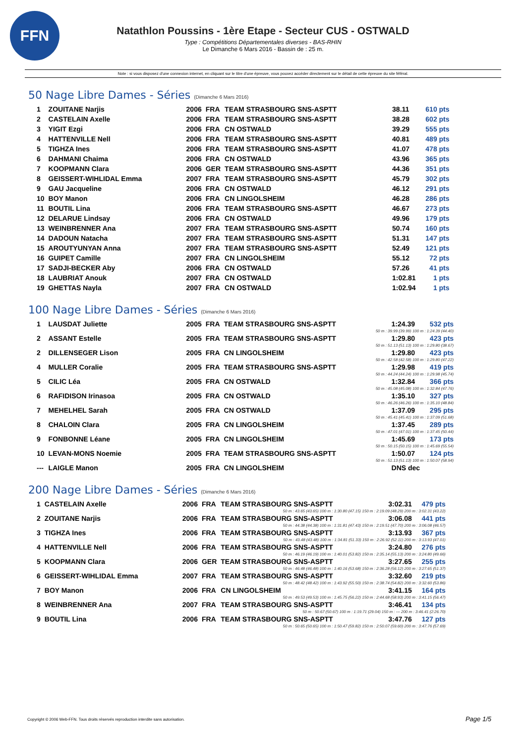FFN
Natathlon Poussins - 1ère Etape - Secteur CUS - OSTWALD
Type : Compétitions Départementales diverses - BAS-RHIN
Le Dimanche 6 Mars 2016 - Bassin de : 25 m.
Note : si vous disposez d'une connexion internet, en cliquant sur le titre d'une épreuve, vous pouvez accéder directement sur le détail de cette épreuve du site féféral.
50 Nage Libre Dames - Séries (Dimanche 6 Mars 2016)
| 1 | ZOUITANE Narjis | 2006 | FRA | TEAM STRASBOURG SNS-ASPTT | 38.11 | 610 pts |
| 2 | CASTELAIN Axelle | 2006 | FRA | TEAM STRASBOURG SNS-ASPTT | 38.28 | 602 pts |
| 3 | YIGIT Ezgi | 2006 | FRA | CN OSTWALD | 39.29 | 555 pts |
| 4 | HATTENVILLE Nell | 2006 | FRA | TEAM STRASBOURG SNS-ASPTT | 40.81 | 489 pts |
| 5 | TIGHZA Ines | 2006 | FRA | TEAM STRASBOURG SNS-ASPTT | 41.07 | 478 pts |
| 6 | DAHMANI Chaima | 2006 | FRA | CN OSTWALD | 43.96 | 365 pts |
| 7 | KOOPMANN Clara | 2006 | GER | TEAM STRASBOURG SNS-ASPTT | 44.36 | 351 pts |
| 8 | GEISSERT-WIHLIDAL Emma | 2007 | FRA | TEAM STRASBOURG SNS-ASPTT | 45.79 | 302 pts |
| 9 | GAU Jacqueline | 2006 | FRA | CN OSTWALD | 46.12 | 291 pts |
| 10 | BOY Manon | 2006 | FRA | CN LINGOLSHEIM | 46.28 | 286 pts |
| 11 | BOUTIL Lina | 2006 | FRA | TEAM STRASBOURG SNS-ASPTT | 46.67 | 273 pts |
| 12 | DELARUE Lindsay | 2006 | FRA | CN OSTWALD | 49.96 | 179 pts |
| 13 | WEINBRENNER Ana | 2007 | FRA | TEAM STRASBOURG SNS-ASPTT | 50.74 | 160 pts |
| 14 | DADOUN Natacha | 2007 | FRA | TEAM STRASBOURG SNS-ASPTT | 51.31 | 147 pts |
| 15 | AROUTYUNYAN Anna | 2007 | FRA | TEAM STRASBOURG SNS-ASPTT | 52.49 | 121 pts |
| 16 | GUIPET Camille | 2007 | FRA | CN LINGOLSHEIM | 55.12 | 72 pts |
| 17 | SADJI-BECKER Aby | 2006 | FRA | CN OSTWALD | 57.26 | 41 pts |
| 18 | LAUBRIAT Anouk | 2007 | FRA | CN OSTWALD | 1:02.81 | 1 pts |
| 19 | GHETTAS Nayla | 2007 | FRA | CN OSTWALD | 1:02.94 | 1 pts |
100 Nage Libre Dames - Séries (Dimanche 6 Mars 2016)
| 1 | LAUSDAT Juliette | 2005 | FRA | TEAM STRASBOURG SNS-ASPTT | 1:24.39 | 532 pts |
| 50 m : 39.99 (39.99) 100 m : 1:24.39 (44.40) | | | | | | |
| 2 | ASSANT Estelle | 2005 | FRA | TEAM STRASBOURG SNS-ASPTT | 1:29.80 | 423 pts |
| 50 m : 51.13 (51.13) 100 m : 1:29.80 (38.67) | | | | | | |
| 2 | DILLENSEGER Lison | 2005 | FRA | CN LINGOLSHEIM | 1:29.80 | 423 pts |
| 50 m : 42.58 (42.58) 100 m : 1:29.80 (47.22) | | | | | | |
| 4 | MULLER Coralie | 2005 | FRA | TEAM STRASBOURG SNS-ASPTT | 1:29.98 | 419 pts |
| 50 m : 44.24 (44.24) 100 m : 1:29.98 (45.74) | | | | | | |
| 5 | CILIC Léa | 2005 | FRA | CN OSTWALD | 1:32.84 | 366 pts |
| 50 m : 45.08 (45.08) 100 m : 1:32.84 (47.76) | | | | | | |
| 6 | RAFIDISON Irinasoa | 2005 | FRA | CN OSTWALD | 1:35.10 | 327 pts |
| 50 m : 46.26 (46.26) 100 m : 1:35.10 (48.84) | | | | | | |
| 7 | MEHELHEL Sarah | 2005 | FRA | CN OSTWALD | 1:37.09 | 295 pts |
| 50 m : 45.41 (45.41) 100 m : 1:37.09 (51.68) | | | | | | |
| 8 | CHALOIN Clara | 2005 | FRA | CN LINGOLSHEIM | 1:37.45 | 289 pts |
| 50 m : 47.01 (47.01) 100 m : 1:37.45 (50.44) | | | | | | |
| 9 | FONBONNE Léane | 2005 | FRA | CN LINGOLSHEIM | 1:45.69 | 173 pts |
| 50 m : 50.15 (50.15) 100 m : 1:45.69 (55.54) | | | | | | |
| 10 | LEVAN-MONS Noemie | 2005 | FRA | TEAM STRASBOURG SNS-ASPTT | 1:50.07 | 124 pts |
| 50 m : 51.13 (51.13) 100 m : 1:50.07 (58.94) | | | | | | |
| --- | LAIGLE Manon | 2005 | FRA | CN LINGOLSHEIM | DNS dec | |
200 Nage Libre Dames - Séries (Dimanche 6 Mars 2016)
| 1 | CASTELAIN Axelle | 2006 | FRA | TEAM STRASBOURG SNS-ASPTT | 3:02.31 | 479 pts |
| 50 m : 43.65 (43.65) 100 m : 1:30.80 (47.15) 150 m : 2:19.09 (48.29) 200 m : 3:02.31 (43.22) | | | | | | |
| 2 | ZOUITANE Narjis | 2006 | FRA | TEAM STRASBOURG SNS-ASPTT | 3:06.08 | 441 pts |
| 50 m : 44.38 (44.38) 100 m : 1:31.81 (47.43) 150 m : 2:19.51 (47.70) 200 m : 3:06.08 (46.57) | | | | | | |
| 3 | TIGHZA Ines | 2006 | FRA | TEAM STRASBOURG SNS-ASPTT | 3:13.93 | 367 pts |
| 50 m : 43.48 (43.48) 100 m : 1:34.81 (51.33) 150 m : 2:26.92 (52.11) 200 m : 3:13.93 (47.01) | | | | | | |
| 4 | HATTENVILLE Nell | 2006 | FRA | TEAM STRASBOURG SNS-ASPTT | 3:24.80 | 276 pts |
| 50 m : 46.19 (46.19) 100 m : 1:40.01 (53.82) 150 m : 2:35.14 (55.13) 200 m : 3:24.80 (49.66) | | | | | | |
| 5 | KOOPMANN Clara | 2006 | GER | TEAM STRASBOURG SNS-ASPTT | 3:27.65 | 255 pts |
| 50 m : 46.48 (46.48) 100 m : 1:40.16 (53.68) 150 m : 2:36.28 (56.12) 200 m : 3:27.65 (51.37) | | | | | | |
| 6 | GEISSERT-WIHLIDAL Emma | 2007 | FRA | TEAM STRASBOURG SNS-ASPTT | 3:32.60 | 219 pts |
| 50 m : 48.42 (48.42) 100 m : 1:43.92 (55.50) 150 m : 2:38.74 (54.82) 200 m : 3:32.60 (53.86) | | | | | | |
| 7 | BOY Manon | 2006 | FRA | CN LINGOLSHEIM | 3:41.15 | 164 pts |
| 50 m : 49.53 (49.53) 100 m : 1:45.75 (56.22) 150 m : 2:44.68 (58.93) 200 m : 3:41.15 (56.47) | | | | | | |
| 8 | WEINBRENNER Ana | 2007 | FRA | TEAM STRASBOURG SNS-ASPTT | 3:46.41 | 134 pts |
| 50 m : 50.67 (50.67) 100 m : 1:19.71 (29.04) 150 m : --- 200 m : 3:46.41 (2:26.70) | | | | | | |
| 9 | BOUTIL Lina | 2006 | FRA | TEAM STRASBOURG SNS-ASPTT | 3:47.76 | 127 pts |
| 50 m : 50.65 (50.65) 100 m : 1:50.47 (59.82) 150 m : 2:50.07 (59.60) 200 m : 3:47.76 (57.69) | | | | | | |
Copyright © 2006 Web-FFN. Tous droits réservés reproduction interdite sans autorisation.
Page 1/5